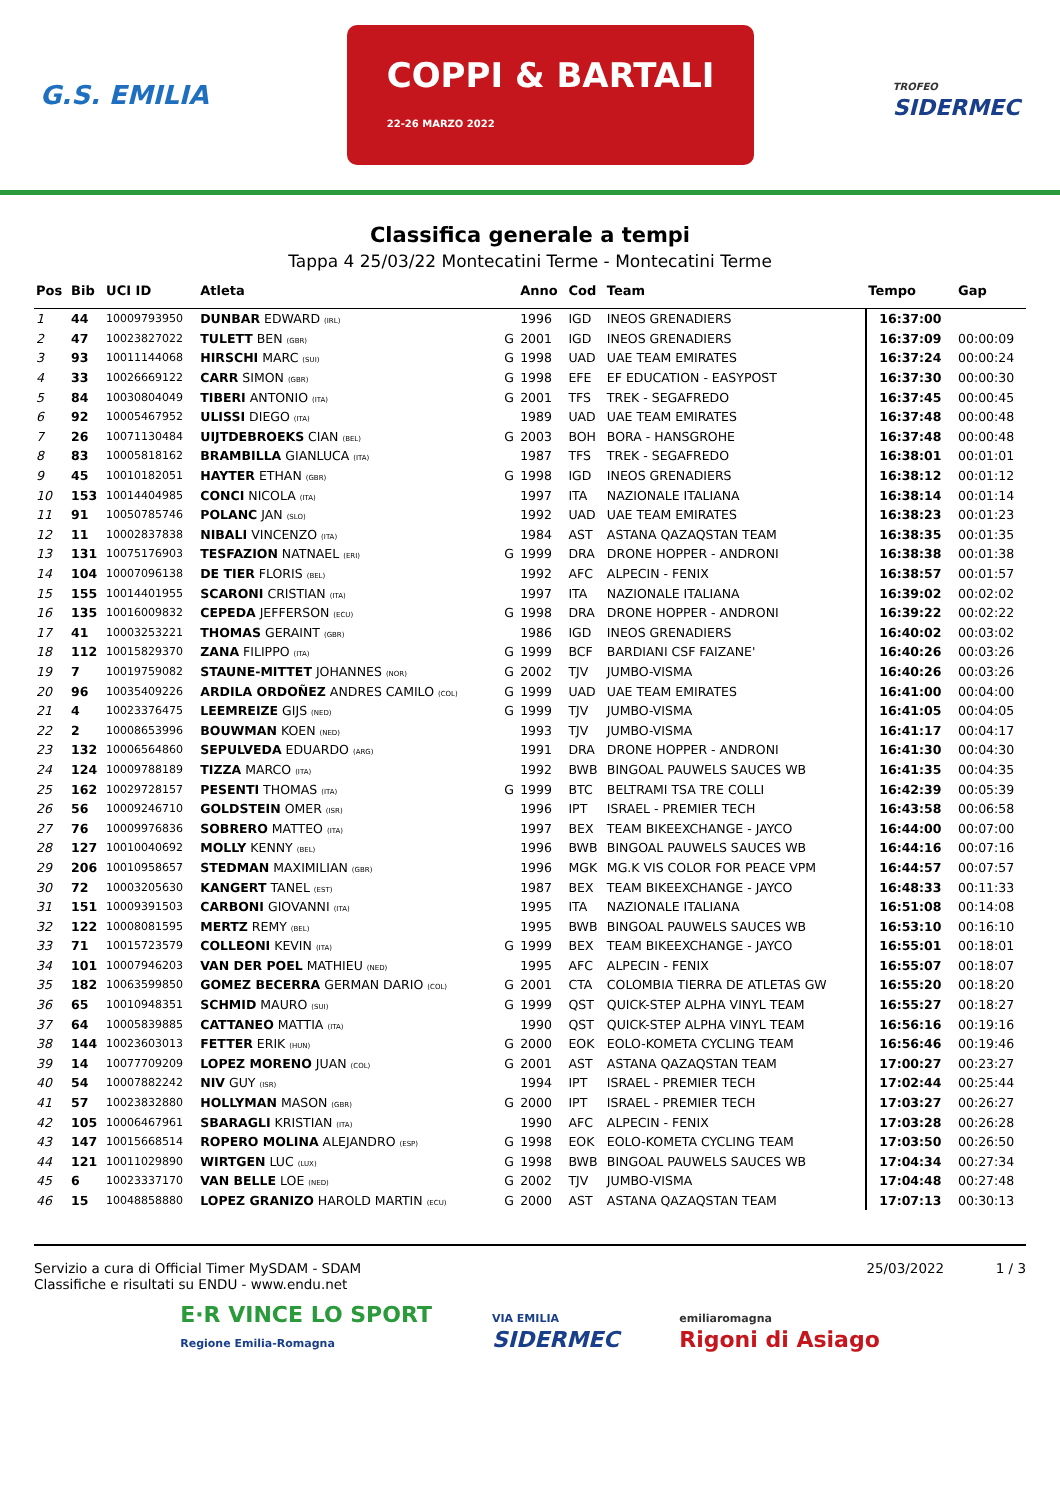G.S. EMILIA
COPPI & BARTALI
22-26 MARZO 2022
TROFEO
SIDERMEC
Classifica generale a tempi
Tappa 4 25/03/22 Montecatini Terme - Montecatini Terme
| Pos | Bib | UCI ID | Atleta | | Anno | Cod | Team | Tempo | Gap |
| --- | --- | --- | --- | --- | --- | --- | --- | --- | --- |
| 1 | 44 | 10009793950 | DUNBAR EDWARD (IRL) | | 1996 | IGD | INEOS GRENADIERS | 16:37:00 | |
| 2 | 47 | 10023827022 | TULETT BEN (GBR) | G | 2001 | IGD | INEOS GRENADIERS | 16:37:09 | 00:00:09 |
| 3 | 93 | 10011144068 | HIRSCHI MARC (SUI) | G | 1998 | UAD | UAE TEAM EMIRATES | 16:37:24 | 00:00:24 |
| 4 | 33 | 10026669122 | CARR SIMON (GBR) | G | 1998 | EFE | EF EDUCATION - EASYPOST | 16:37:30 | 00:00:30 |
| 5 | 84 | 10030804049 | TIBERI ANTONIO (ITA) | G | 2001 | TFS | TREK - SEGAFREDO | 16:37:45 | 00:00:45 |
| 6 | 92 | 10005467952 | ULISSI DIEGO (ITA) | | 1989 | UAD | UAE TEAM EMIRATES | 16:37:48 | 00:00:48 |
| 7 | 26 | 10071130484 | UIJTDEBROEKS CIAN (BEL) | G | 2003 | BOH | BORA - HANSGROHE | 16:37:48 | 00:00:48 |
| 8 | 83 | 10005818162 | BRAMBILLA GIANLUCA (ITA) | | 1987 | TFS | TREK - SEGAFREDO | 16:38:01 | 00:01:01 |
| 9 | 45 | 10010182051 | HAYTER ETHAN (GBR) | G | 1998 | IGD | INEOS GRENADIERS | 16:38:12 | 00:01:12 |
| 10 | 153 | 10014404985 | CONCI NICOLA (ITA) | | 1997 | ITA | NAZIONALE ITALIANA | 16:38:14 | 00:01:14 |
| 11 | 91 | 10050785746 | POLANC JAN (SLO) | | 1992 | UAD | UAE TEAM EMIRATES | 16:38:23 | 00:01:23 |
| 12 | 11 | 10002837838 | NIBALI VINCENZO (ITA) | | 1984 | AST | ASTANA QAZAQSTAN TEAM | 16:38:35 | 00:01:35 |
| 13 | 131 | 10075176903 | TESFAZION NATNAEL (ERI) | G | 1999 | DRA | DRONE HOPPER - ANDRONI | 16:38:38 | 00:01:38 |
| 14 | 104 | 10007096138 | DE TIER FLORIS (BEL) | | 1992 | AFC | ALPECIN - FENIX | 16:38:57 | 00:01:57 |
| 15 | 155 | 10014401955 | SCARONI CRISTIAN (ITA) | | 1997 | ITA | NAZIONALE ITALIANA | 16:39:02 | 00:02:02 |
| 16 | 135 | 10016009832 | CEPEDA JEFFERSON (ECU) | G | 1998 | DRA | DRONE HOPPER - ANDRONI | 16:39:22 | 00:02:22 |
| 17 | 41 | 10003253221 | THOMAS GERAINT (GBR) | | 1986 | IGD | INEOS GRENADIERS | 16:40:02 | 00:03:02 |
| 18 | 112 | 10015829370 | ZANA FILIPPO (ITA) | G | 1999 | BCF | BARDIANI CSF FAIZANE' | 16:40:26 | 00:03:26 |
| 19 | 7 | 10019759082 | STAUNE-MITTET JOHANNES (NOR) | G | 2002 | TJV | JUMBO-VISMA | 16:40:26 | 00:03:26 |
| 20 | 96 | 10035409226 | ARDILA ORDOÑEZ ANDRES CAMILO (COL) | G | 1999 | UAD | UAE TEAM EMIRATES | 16:41:00 | 00:04:00 |
| 21 | 4 | 10023376475 | LEEMREIZE GIJS (NED) | G | 1999 | TJV | JUMBO-VISMA | 16:41:05 | 00:04:05 |
| 22 | 2 | 10008653996 | BOUWMAN KOEN (NED) | | 1993 | TJV | JUMBO-VISMA | 16:41:17 | 00:04:17 |
| 23 | 132 | 10006564860 | SEPULVEDA EDUARDO (ARG) | | 1991 | DRA | DRONE HOPPER - ANDRONI | 16:41:30 | 00:04:30 |
| 24 | 124 | 10009788189 | TIZZA MARCO (ITA) | | 1992 | BWB | BINGOAL PAUWELS SAUCES WB | 16:41:35 | 00:04:35 |
| 25 | 162 | 10029728157 | PESENTI THOMAS (ITA) | G | 1999 | BTC | BELTRAMI TSA TRE COLLI | 16:42:39 | 00:05:39 |
| 26 | 56 | 10009246710 | GOLDSTEIN OMER (ISR) | | 1996 | IPT | ISRAEL - PREMIER TECH | 16:43:58 | 00:06:58 |
| 27 | 76 | 10009976836 | SOBRERO MATTEO (ITA) | | 1997 | BEX | TEAM BIKEEXCHANGE - JAYCO | 16:44:00 | 00:07:00 |
| 28 | 127 | 10010040692 | MOLLY KENNY (BEL) | | 1996 | BWB | BINGOAL PAUWELS SAUCES WB | 16:44:16 | 00:07:16 |
| 29 | 206 | 10010958657 | STEDMAN MAXIMILIAN (GBR) | | 1996 | MGK | MG.K VIS COLOR FOR PEACE VPM | 16:44:57 | 00:07:57 |
| 30 | 72 | 10003205630 | KANGERT TANEL (EST) | | 1987 | BEX | TEAM BIKEEXCHANGE - JAYCO | 16:48:33 | 00:11:33 |
| 31 | 151 | 10009391503 | CARBONI GIOVANNI (ITA) | | 1995 | ITA | NAZIONALE ITALIANA | 16:51:08 | 00:14:08 |
| 32 | 122 | 10008081595 | MERTZ REMY (BEL) | | 1995 | BWB | BINGOAL PAUWELS SAUCES WB | 16:53:10 | 00:16:10 |
| 33 | 71 | 10015723579 | COLLEONI KEVIN (ITA) | G | 1999 | BEX | TEAM BIKEEXCHANGE - JAYCO | 16:55:01 | 00:18:01 |
| 34 | 101 | 10007946203 | VAN DER POEL MATHIEU (NED) | | 1995 | AFC | ALPECIN - FENIX | 16:55:07 | 00:18:07 |
| 35 | 182 | 10063599850 | GOMEZ BECERRA GERMAN DARIO (COL) | G | 2001 | CTA | COLOMBIA TIERRA DE ATLETAS GW | 16:55:20 | 00:18:20 |
| 36 | 65 | 10010948351 | SCHMID MAURO (SUI) | G | 1999 | QST | QUICK-STEP ALPHA VINYL TEAM | 16:55:27 | 00:18:27 |
| 37 | 64 | 10005839885 | CATTANEO MATTIA (ITA) | | 1990 | QST | QUICK-STEP ALPHA VINYL TEAM | 16:56:16 | 00:19:16 |
| 38 | 144 | 10023603013 | FETTER ERIK (HUN) | G | 2000 | EOK | EOLO-KOMETA CYCLING TEAM | 16:56:46 | 00:19:46 |
| 39 | 14 | 10077709209 | LOPEZ MORENO JUAN (COL) | G | 2001 | AST | ASTANA QAZAQSTAN TEAM | 17:00:27 | 00:23:27 |
| 40 | 54 | 10007882242 | NIV GUY (ISR) | | 1994 | IPT | ISRAEL - PREMIER TECH | 17:02:44 | 00:25:44 |
| 41 | 57 | 10023832880 | HOLLYMAN MASON (GBR) | G | 2000 | IPT | ISRAEL - PREMIER TECH | 17:03:27 | 00:26:27 |
| 42 | 105 | 10006467961 | SBARAGLI KRISTIAN (ITA) | | 1990 | AFC | ALPECIN - FENIX | 17:03:28 | 00:26:28 |
| 43 | 147 | 10015668514 | ROPERO MOLINA ALEJANDRO (ESP) | G | 1998 | EOK | EOLO-KOMETA CYCLING TEAM | 17:03:50 | 00:26:50 |
| 44 | 121 | 10011029890 | WIRTGEN LUC (LUX) | G | 1998 | BWB | BINGOAL PAUWELS SAUCES WB | 17:04:34 | 00:27:34 |
| 45 | 6 | 10023337170 | VAN BELLE LOE (NED) | G | 2002 | TJV | JUMBO-VISMA | 17:04:48 | 00:27:48 |
| 46 | 15 | 10048858880 | LOPEZ GRANIZO HAROLD MARTIN (ECU) | G | 2000 | AST | ASTANA QAZAQSTAN TEAM | 17:07:13 | 00:30:13 |
Servizio a cura di Official Timer MySDAM - SDAM
Classifiche e risultati su ENDU - www.endu.net
25/03/2022 1 / 3
E·R VINCE LO SPORT
Regione Emilia-Romagna
VIA EMILIA
SIDERMEC
emiliaromagna
Rigoni di Asiago